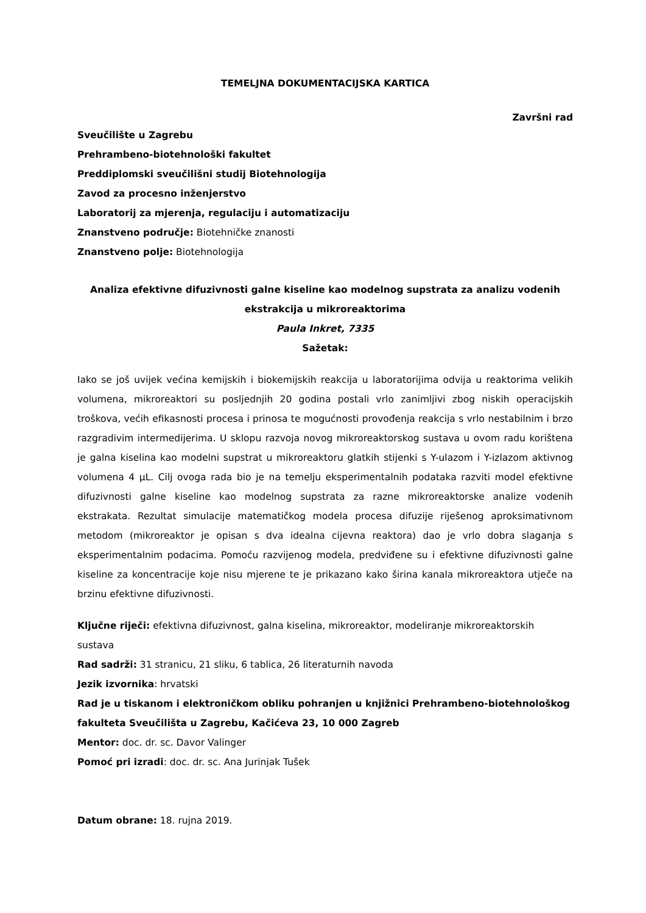TEMELJNA DOKUMENTACIJSKA KARTICA
Završni rad
Sveučilište u Zagrebu
Prehrambeno-biotehnološki fakultet
Preddiplomski sveučilišni studij Biotehnologija
Zavod za procesno inženjerstvo
Laboratorij za mjerenja, regulaciju i automatizaciju
Znanstveno područje: Biotehničke znanosti
Znanstveno polje: Biotehnologija
Analiza efektivne difuzivnosti galne kiseline kao modelnog supstrata za analizu vodenih ekstrakcija u mikroreaktorima
Paula Inkret, 7335
Sažetak:
Iako se još uvijek većina kemijskih i biokemijskih reakcija u laboratorijima odvija u reaktorima velikih volumena, mikroreaktori su posljednjih 20 godina postali vrlo zanimljivi zbog niskih operacijskih troškova, većih efikasnosti procesa i prinosa te mogućnosti provođenja reakcija s vrlo nestabilnim i brzo razgradivim intermedijerima. U sklopu razvoja novog mikroreaktorskog sustava u ovom radu korištena je galna kiselina kao modelni supstrat u mikroreaktoru glatkih stijenki s Y-ulazom i Y-izlazom aktivnog volumena 4 µL. Cilj ovoga rada bio je na temelju eksperimentalnih podataka razviti model efektivne difuzivnosti galne kiseline kao modelnog supstrata za razne mikroreaktorske analize vodenih ekstrakata. Rezultat simulacije matematičkog modela procesa difuzije riješenog aproksimativnom metodom (mikroreaktor je opisan s dva idealna cijevna reaktora) dao je vrlo dobra slaganja s eksperimentalnim podacima. Pomoću razvijenog modela, predviđene su i efektivne difuzivnosti galne kiseline za koncentracije koje nisu mjerene te je prikazano kako širina kanala mikroreaktora utječe na brzinu efektivne difuzivnosti.
Ključne riječi: efektivna difuzivnost, galna kiselina, mikroreaktor, modeliranje mikroreaktorskih sustava
Rad sadrži: 31 stranicu, 21 sliku, 6 tablica, 26 literaturnih navoda
Jezik izvornika: hrvatski
Rad je u tiskanom i elektroničkom obliku pohranjen u knjižnici Prehrambeno-biotehnološkog fakulteta Sveučilišta u Zagrebu, Kačićeva 23, 10 000 Zagreb
Mentor: doc. dr. sc. Davor Valinger
Pomoć pri izradi: doc. dr. sc. Ana Jurinjak Tušek
Datum obrane: 18. rujna 2019.